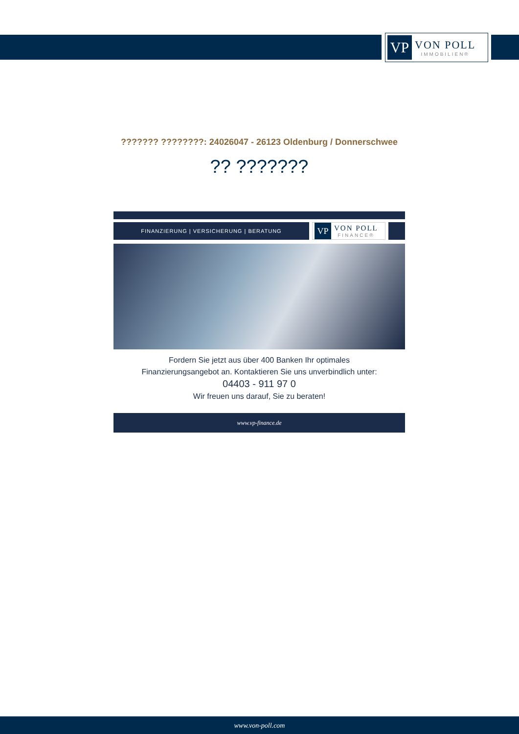VP
VON POLL
IMMOBILIEN®
??????? ????????: 24026047 - 26123 Oldenburg / Donnerschwee
?? ???????
FINANZIERUNG | VERSICHERUNG | BERATUNG
VP
VON POLL
FINANCE®
Fordern Sie jetzt aus über 400 Banken Ihr optimales
Finanzierungsangebot an. Kontaktieren Sie uns unverbindlich unter:
04403 - 911 97 0
Wir freuen uns darauf, Sie zu beraten!
www.vp-finance.de
www.von-poll.com